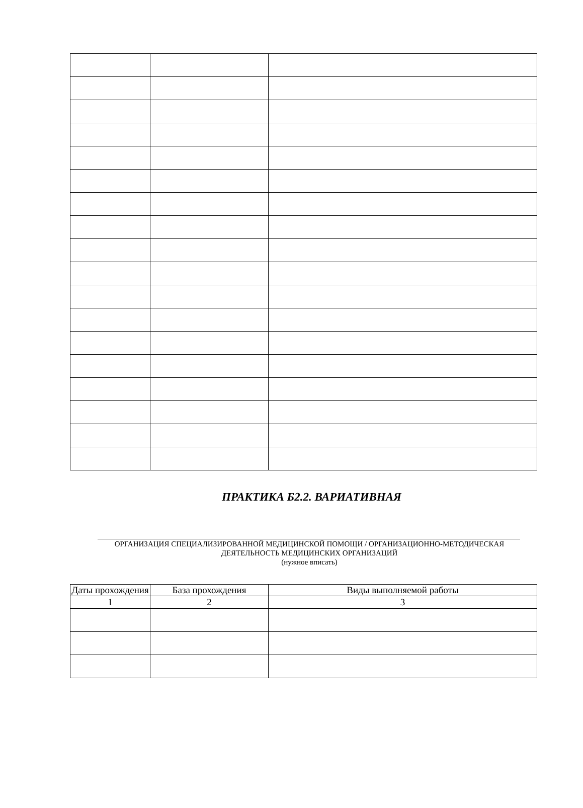ПРАКТИКА Б2.2. ВАРИАТИВНАЯ
ОРГАНИЗАЦИЯ СПЕЦИАЛИЗИРОВАННОЙ МЕДИЦИНСКОЙ ПОМОЩИ / ОРГАНИЗАЦИОННО-МЕТОДИЧЕСКАЯ ДЕЯТЕЛЬНОСТЬ МЕДИЦИНСКИХ ОРГАНИЗАЦИЙ
(нужное вписать)
| Даты прохождения | База прохождения | Виды выполняемой работы |
| --- | --- | --- |
| 1 | 2 | 3 |